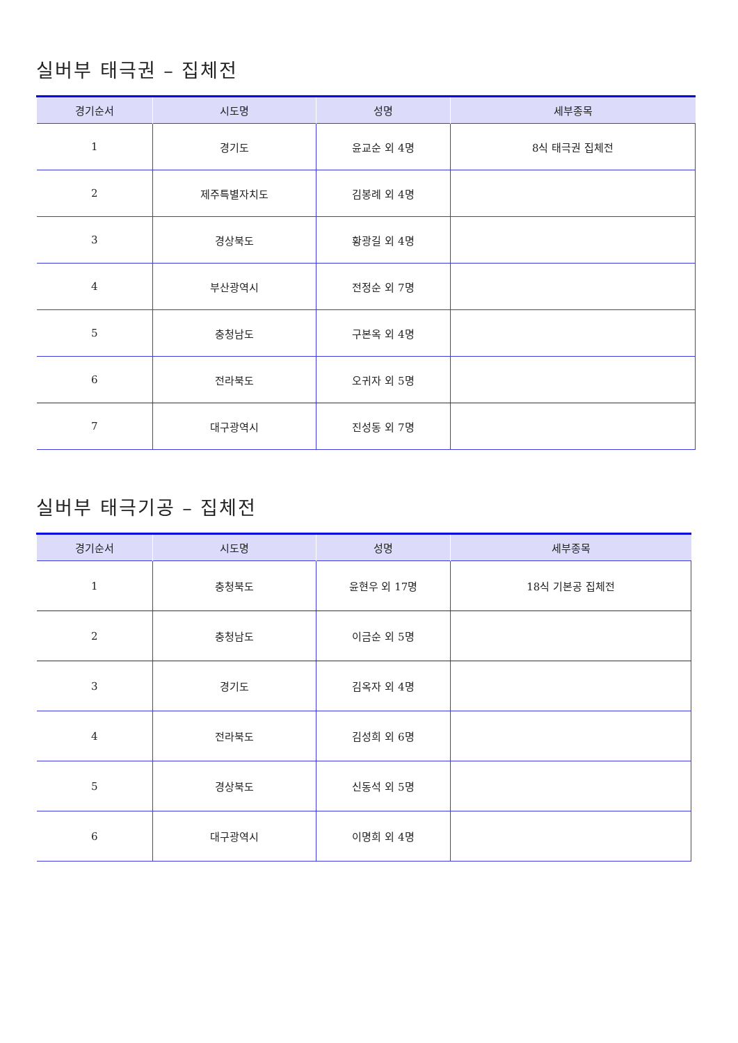실버부 태극권 – 집체전
| 경기순서 | 시도명 | 성명 | 세부종목 |
| --- | --- | --- | --- |
| 1 | 경기도 | 윤교순 외 4명 | 8식 태극권 집체전 |
| 2 | 제주특별자치도 | 김봉례 외 4명 | |
| 3 | 경상북도 | 황광길 외 4명 | |
| 4 | 부산광역시 | 전정순 외 7명 | |
| 5 | 충청남도 | 구본옥 외 4명 | |
| 6 | 전라북도 | 오귀자 외 5명 | |
| 7 | 대구광역시 | 진성동 외 7명 | |
실버부 태극기공 – 집체전
| 경기순서 | 시도명 | 성명 | 세부종목 |
| --- | --- | --- | --- |
| 1 | 충청북도 | 윤현우 외 17명 | 18식 기본공 집체전 |
| 2 | 충청남도 | 이금순 외 5명 | |
| 3 | 경기도 | 김옥자 외 4명 | |
| 4 | 전라북도 | 김성희 외 6명 | |
| 5 | 경상북도 | 신동석 외 5명 | |
| 6 | 대구광역시 | 이명희 외 4명 | |